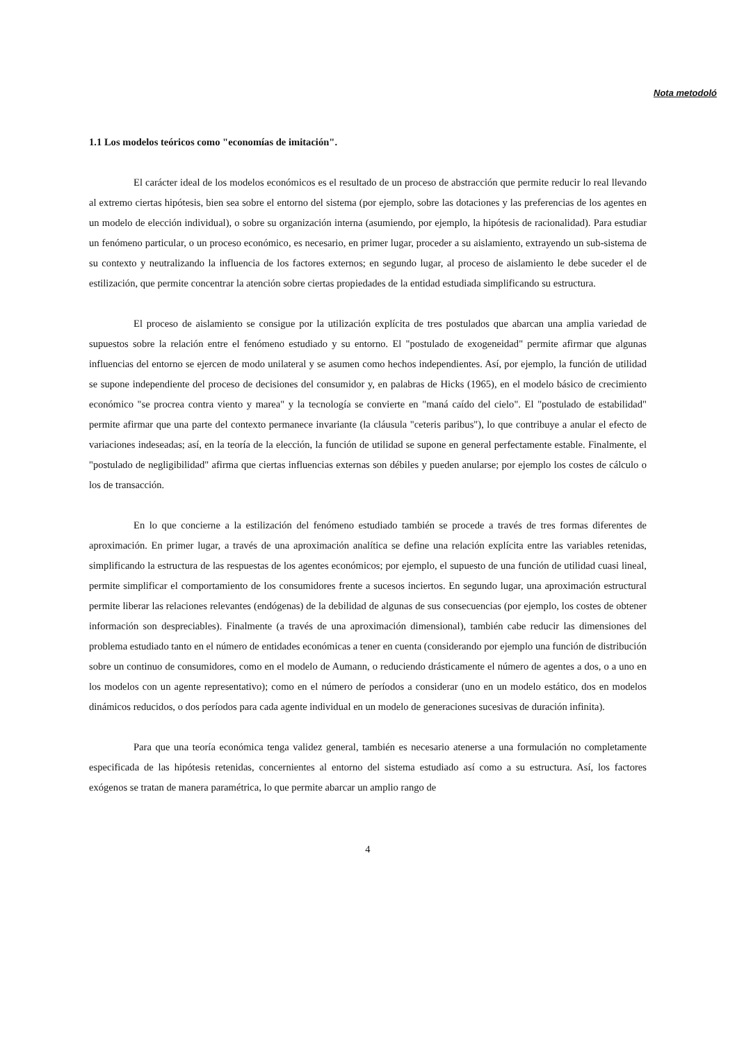Nota metodoló
1.1 Los modelos teóricos como "economías de imitación".
El carácter ideal de los modelos económicos es el resultado de un proceso de abstracción que permite reducir lo real llevando al extremo ciertas hipótesis, bien sea sobre el entorno del sistema (por ejemplo, sobre las dotaciones y las preferencias de los agentes en un modelo de elección individual), o sobre su organización interna (asumiendo, por ejemplo, la hipótesis de racionalidad). Para estudiar un fenómeno particular, o un proceso económico, es necesario, en primer lugar, proceder a su aislamiento, extrayendo un sub-sistema de su contexto y neutralizando la influencia de los factores externos; en segundo lugar, al proceso de aislamiento le debe suceder el de estilización, que permite concentrar la atención sobre ciertas propiedades de la entidad estudiada simplificando su estructura.
El proceso de aislamiento se consigue por la utilización explícita de tres postulados que abarcan una amplia variedad de supuestos sobre la relación entre el fenómeno estudiado y su entorno. El "postulado de exogeneidad" permite afirmar que algunas influencias del entorno se ejercen de modo unilateral y se asumen como hechos independientes. Así, por ejemplo, la función de utilidad se supone independiente del proceso de decisiones del consumidor y, en palabras de Hicks (1965), en el modelo básico de crecimiento económico "se procrea contra viento y marea" y la tecnología se convierte en "maná caído del cielo". El "postulado de estabilidad" permite afirmar que una parte del contexto permanece invariante (la cláusula "ceteris paribus"), lo que contribuye a anular el efecto de variaciones indeseadas; así, en la teoría de la elección, la función de utilidad se supone en general perfectamente estable. Finalmente, el "postulado de negligibilidad" afirma que ciertas influencias externas son débiles y pueden anularse; por ejemplo los costes de cálculo o los de transacción.
En lo que concierne a la estilización del fenómeno estudiado también se procede a través de tres formas diferentes de aproximación. En primer lugar, a través de una aproximación analítica se define una relación explícita entre las variables retenidas, simplificando la estructura de las respuestas de los agentes económicos; por ejemplo, el supuesto de una función de utilidad cuasi lineal, permite simplificar el comportamiento de los consumidores frente a sucesos inciertos. En segundo lugar, una aproximación estructural permite liberar las relaciones relevantes (endógenas) de la debilidad de algunas de sus consecuencias (por ejemplo, los costes de obtener información son despreciables). Finalmente (a través de una aproximación dimensional), también cabe reducir las dimensiones del problema estudiado tanto en el número de entidades económicas a tener en cuenta (considerando por ejemplo una función de distribución sobre un continuo de consumidores, como en el modelo de Aumann, o reduciendo drásticamente el número de agentes a dos, o a uno en los modelos con un agente representativo); como en el número de períodos a considerar (uno en un modelo estático, dos en modelos dinámicos reducidos, o dos períodos para cada agente individual en un modelo de generaciones sucesivas de duración infinita).
Para que una teoría económica tenga validez general, también es necesario atenerse a una formulación no completamente especificada de las hipótesis retenidas, concernientes al entorno del sistema estudiado así como a su estructura. Así, los factores exógenos se tratan de manera paramétrica, lo que permite abarcar un amplio rango de
4